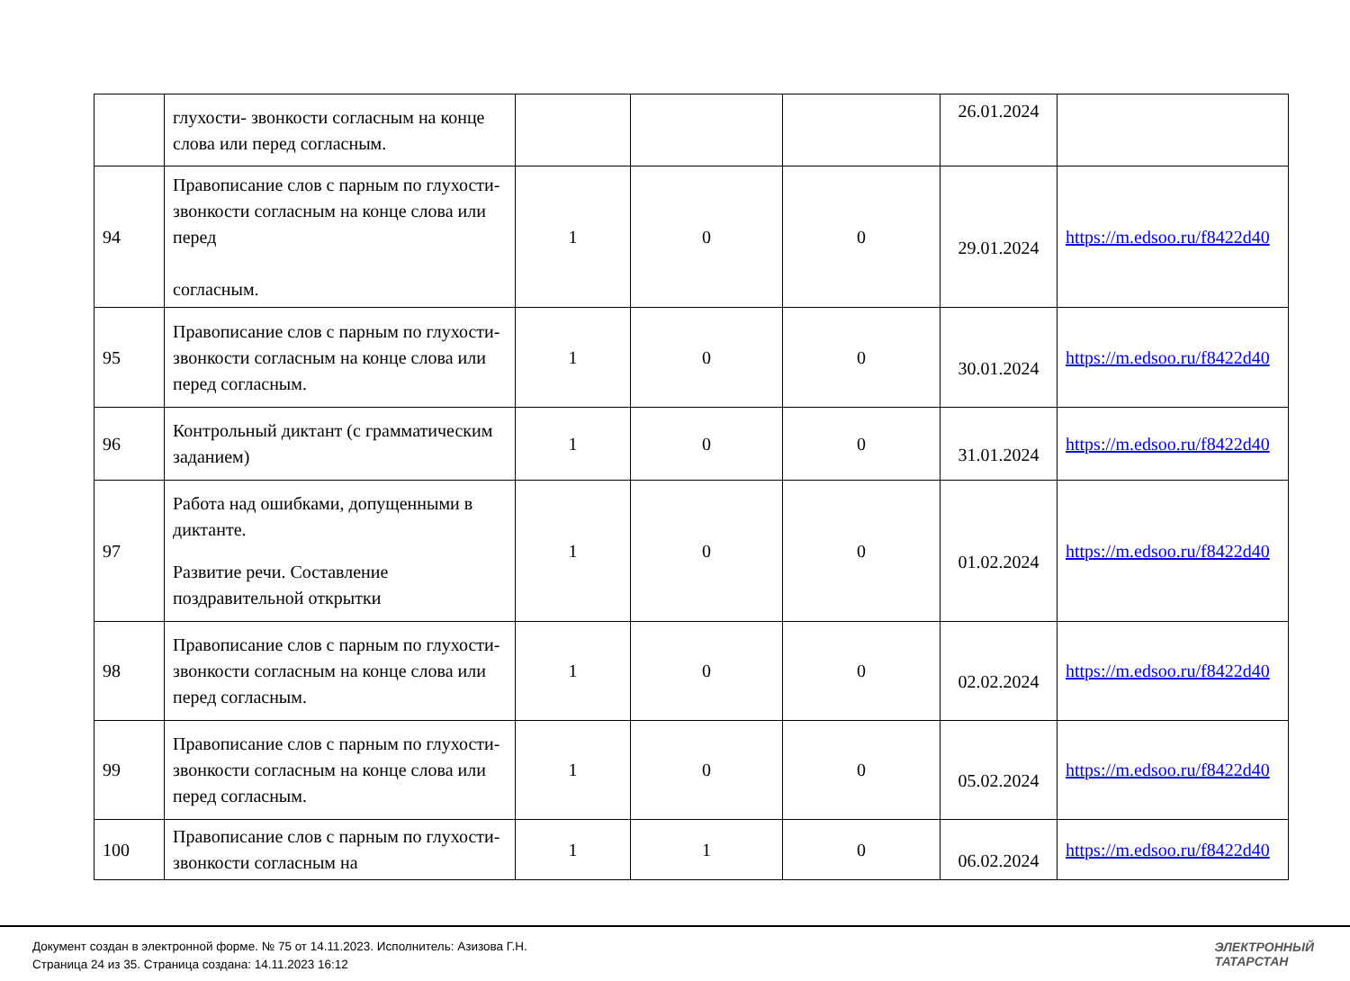| | глухости- звонкости согласным на конце слова или перед согласным. | | | | 26.01.2024 | |
| 94 | Правописание слов с парным по глухости- звонкости согласным на конце слова или перед согласным. | 1 | 0 | 0 | 29.01.2024 | https://m.edsoo.ru/f8422d40 |
| 95 | Правописание слов с парным по глухости- звонкости согласным на конце слова или перед согласным. | 1 | 0 | 0 | 30.01.2024 | https://m.edsoo.ru/f8422d40 |
| 96 | Контрольный диктант (с грамматическим заданием) | 1 | 0 | 0 | 31.01.2024 | https://m.edsoo.ru/f8422d40 |
| 97 | Работа над ошибками, допущенными в диктанте. Развитие речи. Составление поздравительной открытки | 1 | 0 | 0 | 01.02.2024 | https://m.edsoo.ru/f8422d40 |
| 98 | Правописание слов с парным по глухости- звонкости согласным на конце слова или перед согласным. | 1 | 0 | 0 | 02.02.2024 | https://m.edsoo.ru/f8422d40 |
| 99 | Правописание слов с парным по глухости- звонкости согласным на конце слова или перед согласным. | 1 | 0 | 0 | 05.02.2024 | https://m.edsoo.ru/f8422d40 |
| 100 | Правописание слов с парным по глухости- звонкости согласным на | 1 | 1 | 0 | 06.02.2024 | https://m.edsoo.ru/f8422d40 |
Документ создан в электронной форме. № 75 от 14.11.2023. Исполнитель: Азизова Г.Н.
Страница 24 из 35. Страница создана: 14.11.2023 16:12
ЭЛЕКТРОННЫЙ
ТАТАРСТАН